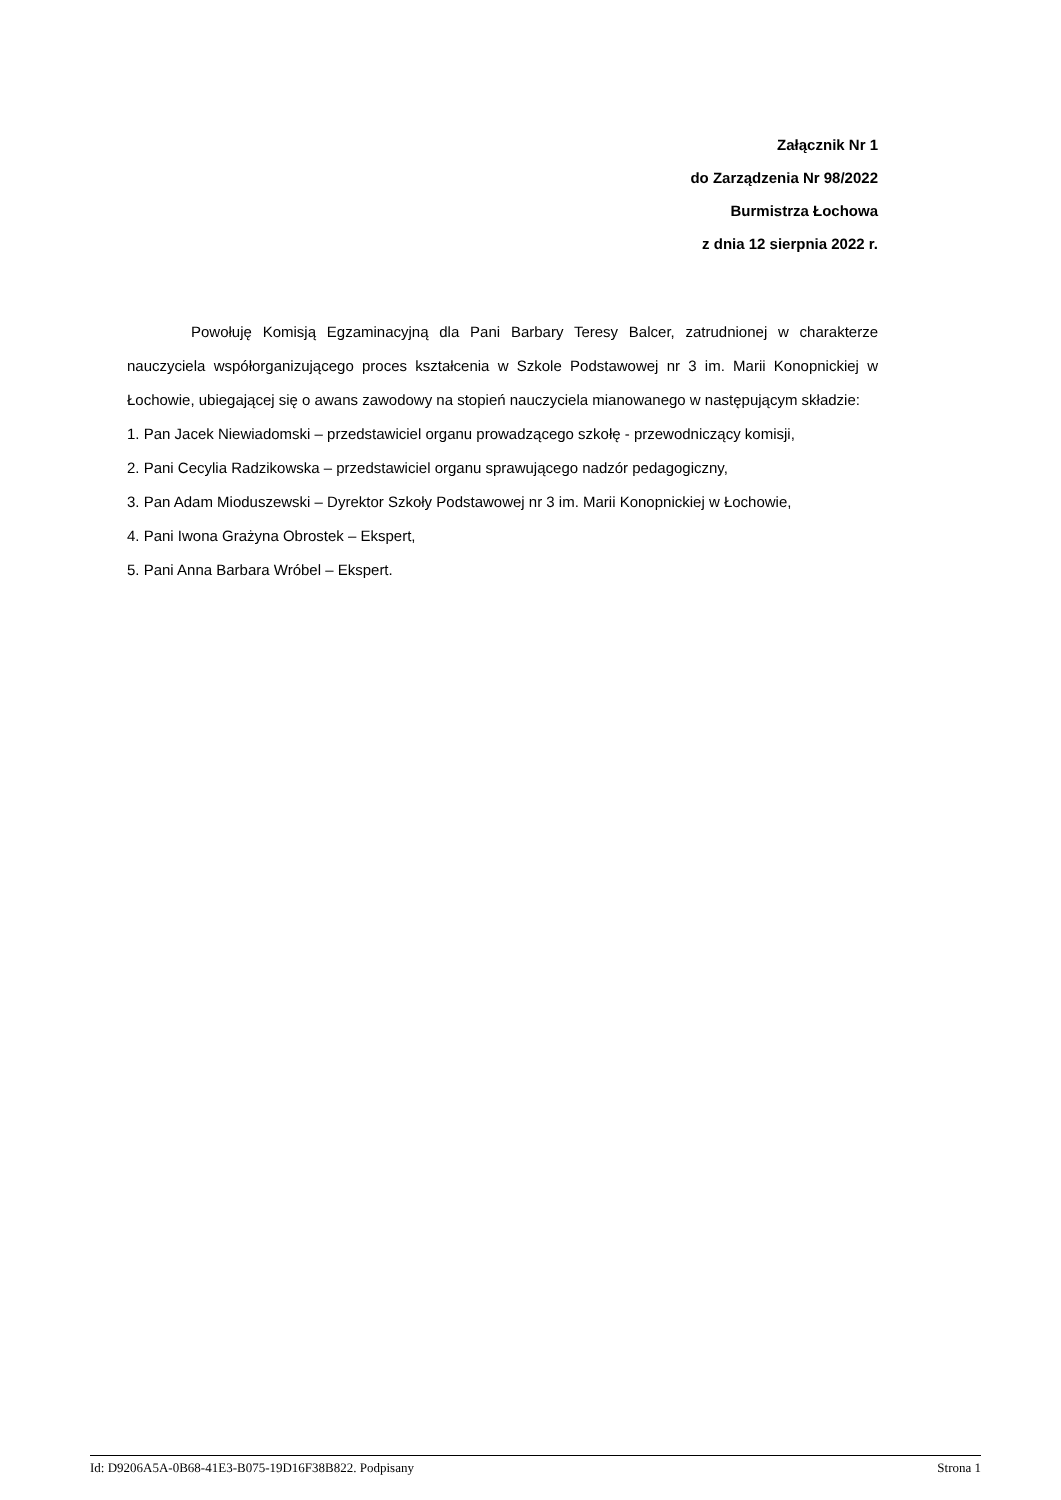Załącznik Nr 1
do Zarządzenia Nr 98/2022
Burmistrza Łochowa
z dnia 12 sierpnia 2022 r.
Powołuję Komisją Egzaminacyjną dla Pani Barbary Teresy Balcer, zatrudnionej w charakterze nauczyciela współorganizującego proces kształcenia w Szkole Podstawowej nr 3 im. Marii Konopnickiej w Łochowie, ubiegającej się o awans zawodowy na stopień nauczyciela mianowanego w następującym składzie:
1. Pan Jacek Niewiadomski – przedstawiciel organu prowadzącego szkołę - przewodniczący komisji,
2. Pani Cecylia Radzikowska – przedstawiciel organu sprawującego nadzór pedagogiczny,
3. Pan Adam Mioduszewski – Dyrektor Szkoły Podstawowej nr 3 im. Marii Konopnickiej w Łochowie,
4. Pani Iwona Grażyna Obrostek – Ekspert,
5. Pani Anna Barbara Wróbel – Ekspert.
Id: D9206A5A-0B68-41E3-B075-19D16F38B822. Podpisany Strona 1